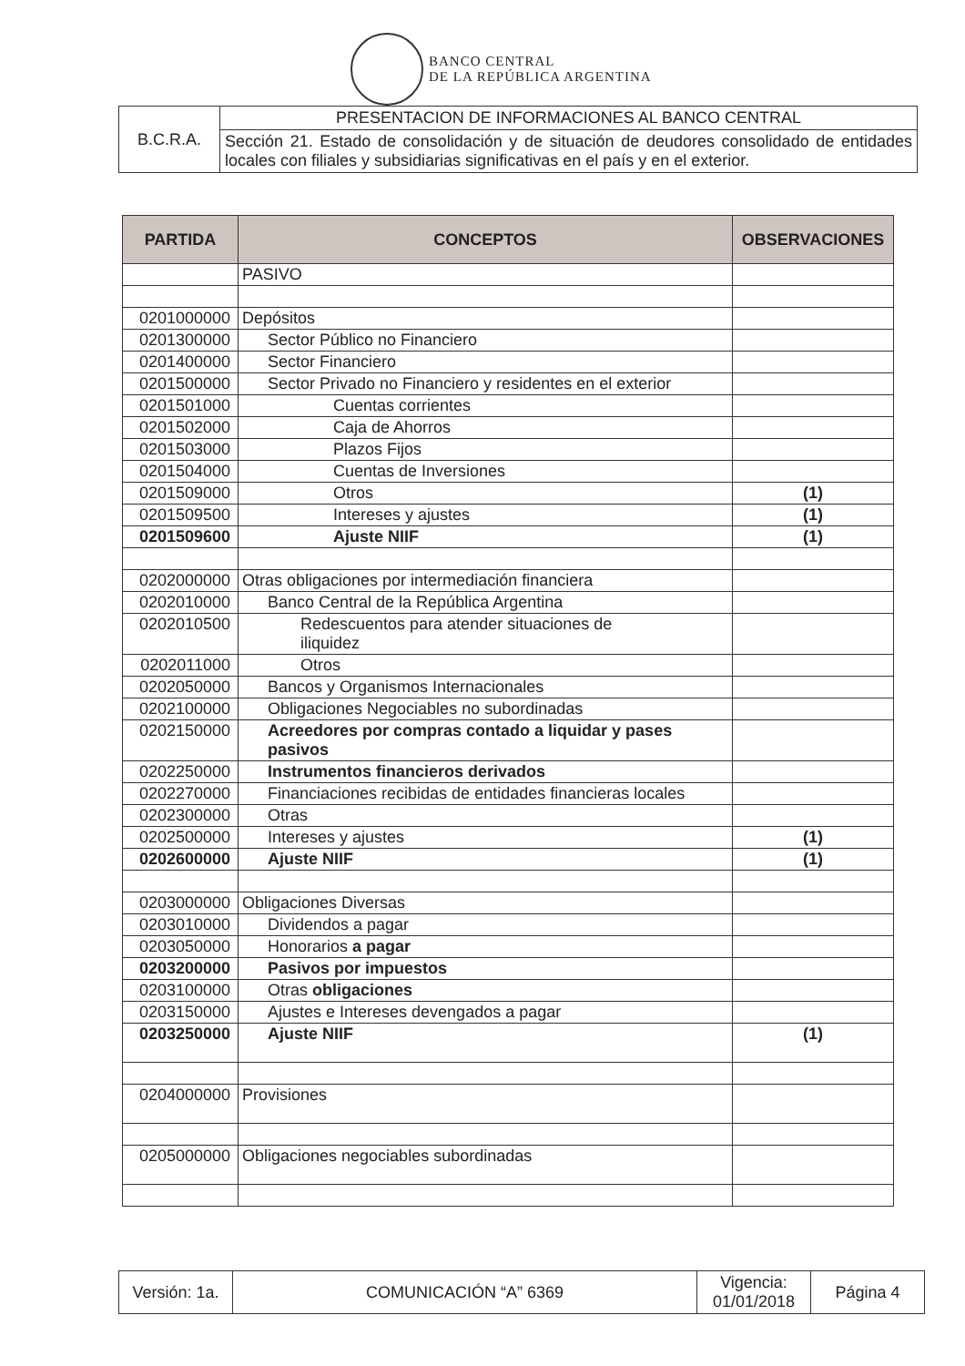BANCO CENTRAL
DE LA REPÚBLICA ARGENTINA
| B.C.R.A. | PRESENTACION DE INFORMACIONES AL BANCO CENTRAL |
| | Sección 21. Estado de consolidación y de situación de deudores consolidado de entidades locales con filiales y subsidiarias significativas en el país y en el exterior. |
| PARTIDA | CONCEPTOS | OBSERVACIONES |
| --- | --- | --- |
| | PASIVO | |
| 0201000000 | Depósitos | |
| 0201300000 | Sector Público no Financiero | |
| 0201400000 | Sector Financiero | |
| 0201500000 | Sector Privado no Financiero y residentes en el exterior | |
| 0201501000 | Cuentas corrientes | |
| 0201502000 | Caja de Ahorros | |
| 0201503000 | Plazos Fijos | |
| 0201504000 | Cuentas de Inversiones | |
| 0201509000 | Otros | (1) |
| 0201509500 | Intereses y ajustes | (1) |
| 0201509600 | Ajuste NIIF | (1) |
| 0202000000 | Otras obligaciones por intermediación financiera | |
| 0202010000 | Banco Central de la República Argentina | |
| 0202010500 | Redescuentos para atender situaciones de iliquidez | |
| 0202011000 | Otros | |
| 0202050000 | Bancos y Organismos Internacionales | |
| 0202100000 | Obligaciones Negociables no subordinadas | |
| 0202150000 | Acreedores por compras contado a liquidar y pases pasivos | |
| 0202250000 | Instrumentos financieros derivados | |
| 0202270000 | Financiaciones recibidas de entidades financieras locales | |
| 0202300000 | Otras | |
| 0202500000 | Intereses y ajustes | (1) |
| 0202600000 | Ajuste NIIF | (1) |
| 0203000000 | Obligaciones Diversas | |
| 0203010000 | Dividendos a pagar | |
| 0203050000 | Honorarios a pagar | |
| 0203200000 | Pasivos por impuestos | |
| 0203100000 | Otras obligaciones | |
| 0203150000 | Ajustes e Intereses devengados a pagar | |
| 0203250000 | Ajuste NIIF | (1) |
| 0204000000 | Provisiones | |
| 0205000000 | Obligaciones negociables subordinadas | |
| Versión: 1a. | COMUNICACIÓN “A” 6369 | Vigencia: 01/01/2018 | Página 4 |